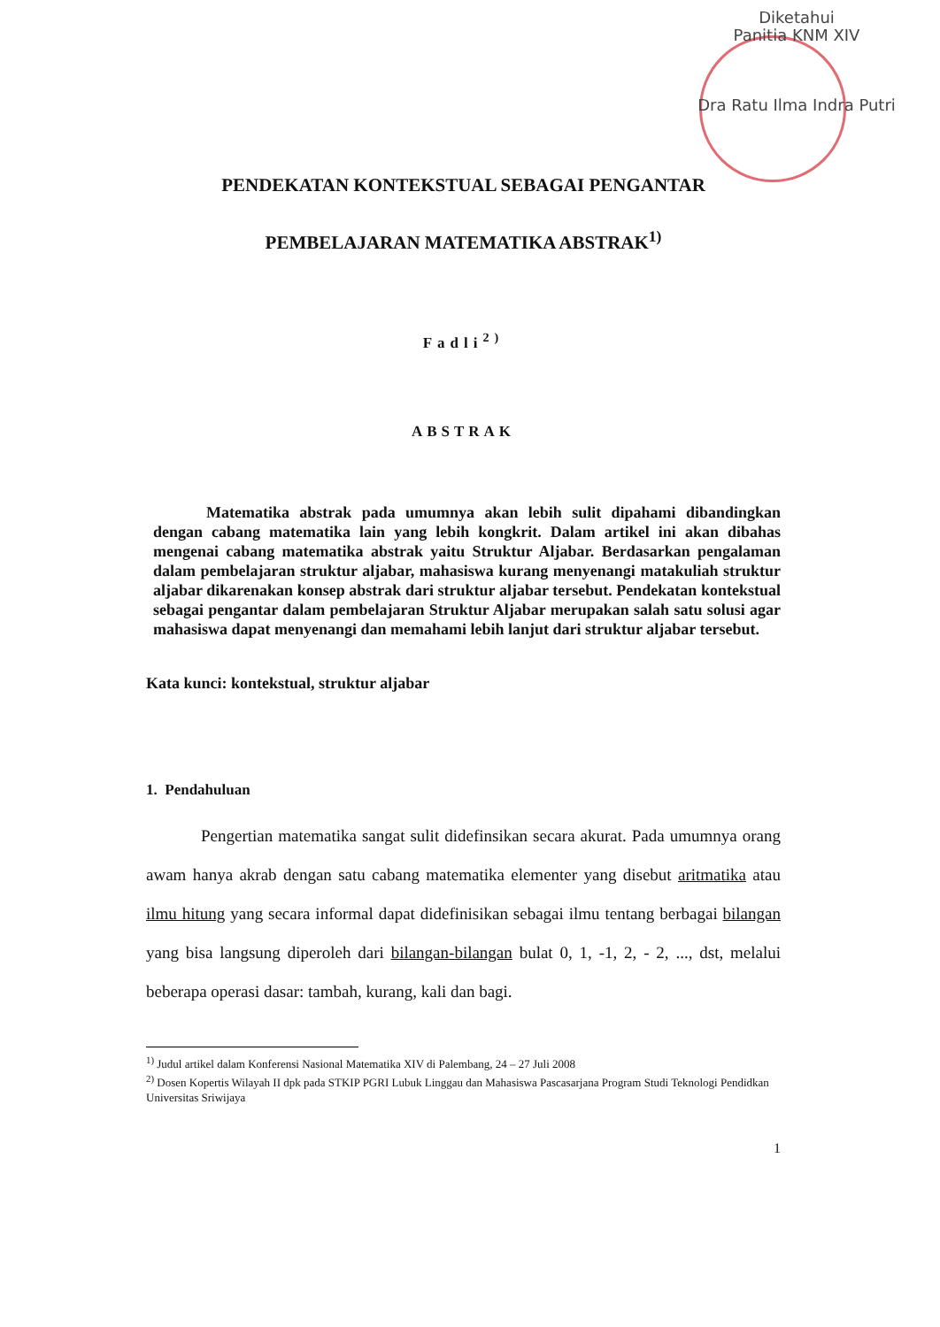Diketahui
Panitia KNM XIV
Dra Ratu Ilma Indra Putri
PENDEKATAN KONTEKSTUAL SEBAGAI PENGANTAR
PEMBELAJARAN MATEMATIKA ABSTRAK<sup>1)</sup>
Fadli<sup>2)</sup>
ABSTRAK
Matematika abstrak pada umumnya akan lebih sulit dipahami dibandingkan dengan cabang matematika lain yang lebih kongkrit. Dalam artikel ini akan dibahas mengenai cabang matematika abstrak yaitu Struktur Aljabar. Berdasarkan pengalaman dalam pembelajaran struktur aljabar, mahasiswa kurang menyenangi matakuliah struktur aljabar dikarenakan konsep abstrak dari struktur aljabar tersebut. Pendekatan kontekstual sebagai pengantar dalam pembelajaran Struktur Aljabar merupakan salah satu solusi agar mahasiswa dapat menyenangi dan memahami lebih lanjut dari struktur aljabar tersebut.
Kata kunci: kontekstual, struktur aljabar
1. Pendahuluan
Pengertian matematika sangat sulit didefinsikan secara akurat. Pada umumnya orang awam hanya akrab dengan satu cabang matematika elementer yang disebut aritmatika atau ilmu hitung yang secara informal dapat didefinisikan sebagai ilmu tentang berbagai bilangan yang bisa langsung diperoleh dari bilangan-bilangan bulat 0, 1, -1, 2, - 2, ..., dst, melalui beberapa operasi dasar: tambah, kurang, kali dan bagi.
<sup>1)</sup> Judul artikel dalam Konferensi Nasional Matematika XIV di Palembang, 24 – 27 Juli 2008
<sup>2)</sup> Dosen Kopertis Wilayah II dpk pada STKIP PGRI Lubuk Linggau dan Mahasiswa Pascasarjana Program Studi Teknologi Pendidkan Universitas Sriwijaya
1